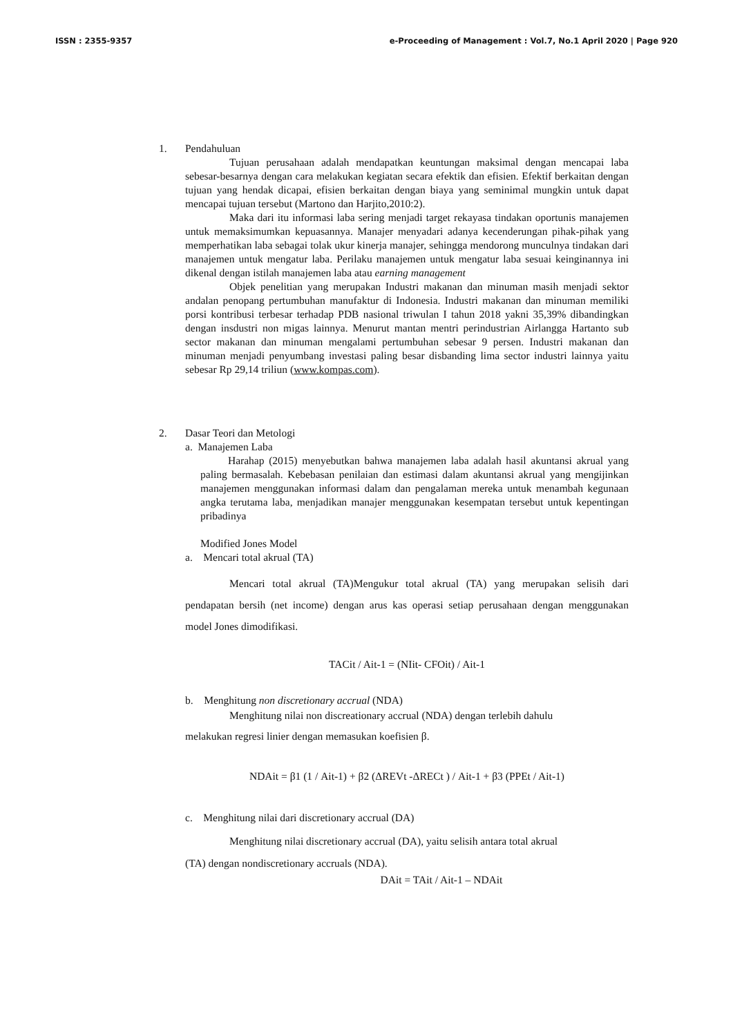ISSN : 2355-9357 e-Proceeding of Management : Vol.7, No.1 April 2020 | Page 920
1. Pendahuluan
Tujuan perusahaan adalah mendapatkan keuntungan maksimal dengan mencapai laba sebesar-besarnya dengan cara melakukan kegiatan secara efektik dan efisien. Efektif berkaitan dengan tujuan yang hendak dicapai, efisien berkaitan dengan biaya yang seminimal mungkin untuk dapat mencapai tujuan tersebut (Martono dan Harjito,2010:2).
Maka dari itu informasi laba sering menjadi target rekayasa tindakan oportunis manajemen untuk memaksimumkan kepuasannya. Manajer menyadari adanya kecenderungan pihak-pihak yang memperhatikan laba sebagai tolak ukur kinerja manajer, sehingga mendorong munculnya tindakan dari manajemen untuk mengatur laba. Perilaku manajemen untuk mengatur laba sesuai keinginannya ini dikenal dengan istilah manajemen laba atau earning management
Objek penelitian yang merupakan Industri makanan dan minuman masih menjadi sektor andalan penopang pertumbuhan manufaktur di Indonesia. Industri makanan dan minuman memiliki porsi kontribusi terbesar terhadap PDB nasional triwulan I tahun 2018 yakni 35,39% dibandingkan dengan insdustri non migas lainnya. Menurut mantan mentri perindustrian Airlangga Hartanto sub sector makanan dan minuman mengalami pertumbuhan sebesar 9 persen. Industri makanan dan minuman menjadi penyumbang investasi paling besar disbanding lima sector industri lainnya yaitu sebesar Rp 29,14 triliun (www.kompas.com).
2. Dasar Teori dan Metologi
a. Manajemen Laba
Harahap (2015) menyebutkan bahwa manajemen laba adalah hasil akuntansi akrual yang paling bermasalah. Kebebasan penilaian dan estimasi dalam akuntansi akrual yang mengijinkan manajemen menggunakan informasi dalam dan pengalaman mereka untuk menambah kegunaan angka terutama laba, menjadikan manajer menggunakan kesempatan tersebut untuk kepentingan pribadinya
Modified Jones Model
a. Mencari total akrual (TA)
Mencari total akrual (TA)Mengukur total akrual (TA) yang merupakan selisih dari pendapatan bersih (net income) dengan arus kas operasi setiap perusahaan dengan menggunakan model Jones dimodifikasi.
TACit / Ait-1 = (NIit- CFOit) / Ait-1
b. Menghitung non discretionary accrual (NDA)
Menghitung nilai non discreationary accrual (NDA) dengan terlebih dahulu
melakukan regresi linier dengan memasukan koefisien β.
NDAit = β1 (1 / Ait-1) + β2 (ΔREVt -ΔRECt ) / Ait-1 + β3 (PPEt / Ait-1)
c. Menghitung nilai dari discretionary accrual (DA)
Menghitung nilai discretionary accrual (DA), yaitu selisih antara total akrual
(TA) dengan nondiscretionary accruals (NDA).
DAit = TAit / Ait-1 – NDAit